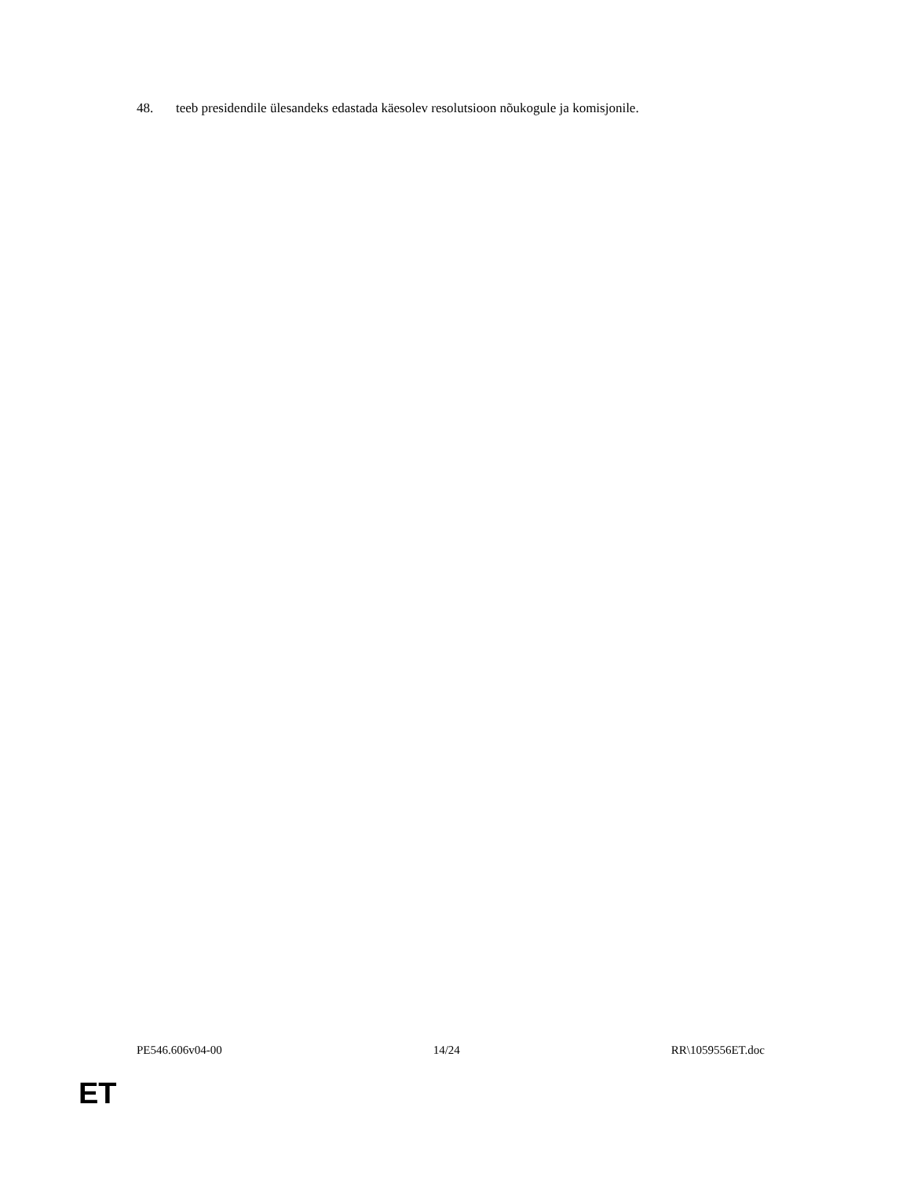48. teeb presidendile ülesandeks edastada käesolev resolutsioon nõukogule ja komisjonile.
PE546.606v04-00 14/24 RR\1059556ET.doc
ET